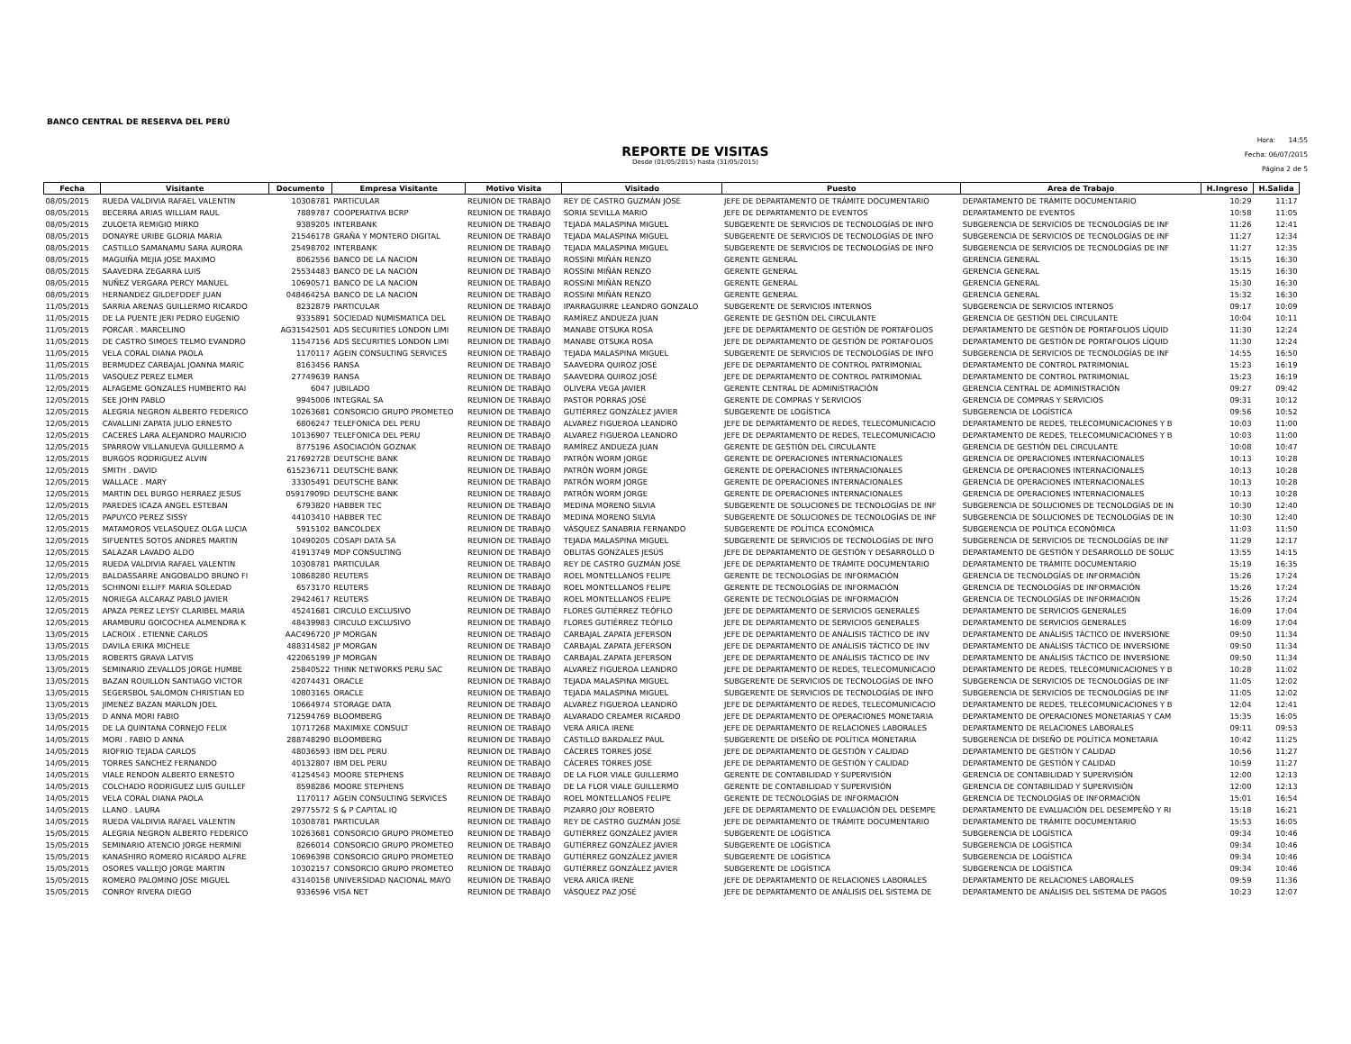BANCO CENTRAL DE RESERVA DEL PERÚ
REPORTE DE VISITAS
Desde (01/05/2015) hasta (31/05/2015)
Hora: 14:55
Fecha: 06/07/2015
Página 2 de 5
| Fecha | Visitante | Documento | Empresa Visitante | Motivo Visita | Visitado | Puesto | Area de Trabajo | H.Ingreso | H.Salida |
| --- | --- | --- | --- | --- | --- | --- | --- | --- | --- |
| 08/05/2015 | RUEDA VALDIVIA RAFAEL VALENTIN | 10308781 | PARTICULAR | REUNION DE TRABAJO | REY DE CASTRO GUZMÁN JOSÉ | JEFE DE DEPARTAMENTO DE TRÁMITE DOCUMENTARIO | DEPARTAMENTO DE TRÁMITE DOCUMENTARIO | 10:29 | 11:17 |
| 08/05/2015 | BECERRA ARIAS WILLIAM RAUL | 7889787 | COOPERATIVA BCRP | REUNION DE TRABAJO | SORIA SEVILLA MARIO | JEFE DE DEPARTAMENTO DE EVENTOS | DEPARTAMENTO DE EVENTOS | 10:58 | 11:05 |
| 08/05/2015 | ZULOETA REMIGIO MIRKO | 9389205 | INTERBANK | REUNION DE TRABAJO | TEJADA MALASPINA MIGUEL | SUBGERENTE DE SERVICIOS DE TECNOLOGÍAS DE INFO | SUBGERENCIA DE SERVICIOS DE TECNOLOGÍAS DE INF | 11:26 | 12:41 |
| 08/05/2015 | DONAYRE URIBE GLORIA MARIA | 21546178 | GRAÑA Y MONTERO DIGITAL | REUNION DE TRABAJO | TEJADA MALASPINA MIGUEL | SUBGERENTE DE SERVICIOS DE TECNOLOGÍAS DE INFO | SUBGERENCIA DE SERVICIOS DE TECNOLOGÍAS DE INF | 11:27 | 12:34 |
| 08/05/2015 | CASTILLO SAMANAMU SARA AURORA | 25498702 | INTERBANK | REUNION DE TRABAJO | TEJADA MALASPINA MIGUEL | SUBGERENTE DE SERVICIOS DE TECNOLOGÍAS DE INFO | SUBGERENCIA DE SERVICIOS DE TECNOLOGÍAS DE INF | 11:27 | 12:35 |
| 08/05/2015 | MAGUIÑA MEJIA JOSE MAXIMO | 8062556 | BANCO DE LA NACION | REUNION DE TRABAJO | ROSSINI MIÑÁN RENZO | GERENTE GENERAL | GERENCIA GENERAL | 15:15 | 16:30 |
| 08/05/2015 | SAAVEDRA ZEGARRA LUIS | 25534483 | BANCO DE LA NACION | REUNION DE TRABAJO | ROSSINI MIÑÁN RENZO | GERENTE GENERAL | GERENCIA GENERAL | 15:15 | 16:30 |
| 08/05/2015 | NUÑEZ VERGARA PERCY MANUEL | 10690571 | BANCO DE LA NACION | REUNION DE TRABAJO | ROSSINI MIÑÁN RENZO | GERENTE GENERAL | GERENCIA GENERAL | 15:30 | 16:30 |
| 08/05/2015 | HERNANDEZ GILDEFDDEF JUAN | 04846425A | BANCO DE LA NACION | REUNION DE TRABAJO | ROSSINI MIÑÁN RENZO | GERENTE GENERAL | GERENCIA GENERAL | 15:32 | 16:30 |
| 11/05/2015 | SARRIA ARENAS GUILLERMO RICARDO | 8232879 | PARTICULAR | REUNION DE TRABAJO | IPARRAGUIRRE LEANDRO GONZALO | SUBGERENTE DE SERVICIOS INTERNOS | SUBGERENCIA DE SERVICIOS INTERNOS | 09:17 | 10:09 |
| 11/05/2015 | DE LA PUENTE JERI PEDRO EUGENIO | 9335891 | SOCIEDAD NUMISMATICA DEL | REUNION DE TRABAJO | RAMÍREZ ANDUEZA JUAN | GERENTE DE GESTIÓN DEL CIRCULANTE | GERENCIA DE GESTIÓN DEL CIRCULANTE | 10:04 | 10:11 |
| 11/05/2015 | PORCAR . MARCELINO | AG31542501 | ADS SECURITIES LONDON LIMI | REUNION DE TRABAJO | MANABE OTSUKA ROSA | JEFE DE DEPARTAMENTO DE GESTIÓN DE PORTAFOLIOS | DEPARTAMENTO DE GESTIÓN DE PORTAFOLIOS LÍQUID | 11:30 | 12:24 |
| 11/05/2015 | DE CASTRO SIMOES TELMO EVANDRO | 11547156 | ADS SECURITIES LONDON LIMI | REUNION DE TRABAJO | MANABE OTSUKA ROSA | JEFE DE DEPARTAMENTO DE GESTIÓN DE PORTAFOLIOS | DEPARTAMENTO DE GESTIÓN DE PORTAFOLIOS LÍQUID | 11:30 | 12:24 |
| 11/05/2015 | VELA CORAL DIANA PAOLA | 1170117 | AGEIN CONSULTING SERVICES | REUNION DE TRABAJO | TEJADA MALASPINA MIGUEL | SUBGERENTE DE SERVICIOS DE TECNOLOGÍAS DE INFO | SUBGERENCIA DE SERVICIOS DE TECNOLOGÍAS DE INF | 14:55 | 16:50 |
| 11/05/2015 | BERMUDEZ CARBAJAL JOANNA MARIC | 8163456 | RANSA | REUNION DE TRABAJO | SAAVEDRA QUIROZ JOSÉ | JEFE DE DEPARTAMENTO DE CONTROL PATRIMONIAL | DEPARTAMENTO DE CONTROL PATRIMONIAL | 15:23 | 16:19 |
| 11/05/2015 | VASQUEZ PEREZ ELMER | 27749639 | RANSA | REUNION DE TRABAJO | SAAVEDRA QUIROZ JOSÉ | JEFE DE DEPARTAMENTO DE CONTROL PATRIMONIAL | DEPARTAMENTO DE CONTROL PATRIMONIAL | 15:23 | 16:19 |
| 12/05/2015 | ALFAGEME GONZALES HUMBERTO RAI | 6047 | JUBILADO | REUNION DE TRABAJO | OLIVERA VEGA JAVIER | GERENTE CENTRAL DE ADMINISTRACIÓN | GERENCIA CENTRAL DE ADMINISTRACIÓN | 09:27 | 09:42 |
| 12/05/2015 | SEE JOHN PABLO | 9945006 | INTEGRAL SA | REUNION DE TRABAJO | PASTOR PORRAS JOSÉ | GERENTE DE COMPRAS Y SERVICIOS | GERENCIA DE COMPRAS Y SERVICIOS | 09:31 | 10:12 |
| 12/05/2015 | ALEGRIA NEGRON ALBERTO FEDERICO | 10263681 | CONSORCIO GRUPO PROMETEO | REUNION DE TRABAJO | GUTIÉRREZ GONZÁLEZ JAVIER | SUBGERENTE DE LOGÍSTICA | SUBGERENCIA DE LOGÍSTICA | 09:56 | 10:52 |
| 12/05/2015 | CAVALLINI ZAPATA JULIO ERNESTO | 6806247 | TELEFONICA DEL PERU | REUNION DE TRABAJO | ALVAREZ FIGUEROA LEANDRO | JEFE DE DEPARTAMENTO DE REDES, TELECOMUNICACIO | DEPARTAMENTO DE REDES, TELECOMUNICACIONES Y B | 10:03 | 11:00 |
| 12/05/2015 | CACERES LARA ALEJANDRO MAURICIO | 10136907 | TELEFONICA DEL PERU | REUNION DE TRABAJO | ALVAREZ FIGUEROA LEANDRO | JEFE DE DEPARTAMENTO DE REDES, TELECOMUNICACIO | DEPARTAMENTO DE REDES, TELECOMUNICACIONES Y B | 10:03 | 11:00 |
| 12/05/2015 | SPARROW VILLANUEVA GUILLERMO A | 8775196 | ASOCIACIÓN GOZNAK | REUNION DE TRABAJO | RAMÍREZ ANDUEZA JUAN | GERENTE DE GESTIÓN DEL CIRCULANTE | GERENCIA DE GESTIÓN DEL CIRCULANTE | 10:08 | 10:47 |
| 12/05/2015 | BURGOS RODRIGUEZ ALVIN | 217692728 | DEUTSCHE BANK | REUNION DE TRABAJO | PATRÓN WORM JORGE | GERENTE DE OPERACIONES INTERNACIONALES | GERENCIA DE OPERACIONES INTERNACIONALES | 10:13 | 10:28 |
| 12/05/2015 | SMITH . DAVID | 615236711 | DEUTSCHE BANK | REUNION DE TRABAJO | PATRÓN WORM JORGE | GERENTE DE OPERACIONES INTERNACIONALES | GERENCIA DE OPERACIONES INTERNACIONALES | 10:13 | 10:28 |
| 12/05/2015 | WALLACE . MARY | 33305491 | DEUTSCHE BANK | REUNION DE TRABAJO | PATRÓN WORM JORGE | GERENTE DE OPERACIONES INTERNACIONALES | GERENCIA DE OPERACIONES INTERNACIONALES | 10:13 | 10:28 |
| 12/05/2015 | MARTIN DEL BURGO HERRAEZ JESUS | 05917909D | DEUTSCHE BANK | REUNION DE TRABAJO | PATRÓN WORM JORGE | GERENTE DE OPERACIONES INTERNACIONALES | GERENCIA DE OPERACIONES INTERNACIONALES | 10:13 | 10:28 |
| 12/05/2015 | PAREDES ICAZA ANGEL ESTEBAN | 6793820 | HABBER TEC | REUNION DE TRABAJO | MEDINA MORENO SILVIA | SUBGERENTE DE SOLUCIONES DE TECNOLOGÍAS DE INF | SUBGERENCIA DE SOLUCIONES DE TECNOLOGÍAS DE IN | 10:30 | 12:40 |
| 12/05/2015 | PAPUYCO PEREZ SISSY | 44103410 | HABBER TEC | REUNION DE TRABAJO | MEDINA MORENO SILVIA | SUBGERENTE DE SOLUCIONES DE TECNOLOGÍAS DE INF | SUBGERENCIA DE SOLUCIONES DE TECNOLOGÍAS DE IN | 10:30 | 12:40 |
| 12/05/2015 | MATAMOROS VELASQUEZ OLGA LUCIA | 5915102 | BANCOLDEX | REUNION DE TRABAJO | VÁSQUEZ SANABRIA FERNANDO | SUBGERENTE DE POLÍTICA ECONÓMICA | SUBGERENCIA DE POLÍTICA ECONÓMICA | 11:03 | 11:50 |
| 12/05/2015 | SIFUENTES SOTOS ANDRES MARTIN | 10490205 | COSAPI DATA SA | REUNION DE TRABAJO | TEJADA MALASPINA MIGUEL | SUBGERENTE DE SERVICIOS DE TECNOLOGÍAS DE INFO | SUBGERENCIA DE SERVICIOS DE TECNOLOGÍAS DE INF | 11:29 | 12:17 |
| 12/05/2015 | SALAZAR LAVADO ALDO | 41913749 | MDP CONSULTING | REUNION DE TRABAJO | OBLITAS GONZALES JESÚS | JEFE DE DEPARTAMENTO DE GESTIÓN Y DESARROLLO D | DEPARTAMENTO DE GESTIÓN Y DESARROLLO DE SOLUC | 13:55 | 14:15 |
| 12/05/2015 | RUEDA VALDIVIA RAFAEL VALENTIN | 10308781 | PARTICULAR | REUNION DE TRABAJO | REY DE CASTRO GUZMÁN JOSÉ | JEFE DE DEPARTAMENTO DE TRÁMITE DOCUMENTARIO | DEPARTAMENTO DE TRÁMITE DOCUMENTARIO | 15:19 | 16:35 |
| 12/05/2015 | BALDASSARRE ANGOBALDO BRUNO FI | 10868280 | REUTERS | REUNION DE TRABAJO | ROEL MONTELLANOS FELIPE | GERENTE DE TECNOLOGÍAS DE INFORMACIÓN | GERENCIA DE TECNOLOGÍAS DE INFORMACIÓN | 15:26 | 17:24 |
| 12/05/2015 | SCHINONI ELLIFF MARIA SOLEDAD | 6573170 | REUTERS | REUNION DE TRABAJO | ROEL MONTELLANOS FELIPE | GERENTE DE TECNOLOGÍAS DE INFORMACIÓN | GERENCIA DE TECNOLOGÍAS DE INFORMACIÓN | 15:26 | 17:24 |
| 12/05/2015 | NORIEGA ALCARAZ PABLO JAVIER | 29424617 | REUTERS | REUNION DE TRABAJO | ROEL MONTELLANOS FELIPE | GERENTE DE TECNOLOGÍAS DE INFORMACIÓN | GERENCIA DE TECNOLOGÍAS DE INFORMACIÓN | 15:26 | 17:24 |
| 12/05/2015 | APAZA PEREZ LEYSY CLARIBEL MARIA | 45241681 | CIRCULO EXCLUSIVO | REUNION DE TRABAJO | FLORES GUTIÉRREZ TEÓFILO | JEFE DE DEPARTAMENTO DE SERVICIOS GENERALES | DEPARTAMENTO DE SERVICIOS GENERALES | 16:09 | 17:04 |
| 12/05/2015 | ARAMBURU GOICOCHEA ALMENDRA K | 48439983 | CIRCULO EXCLUSIVO | REUNION DE TRABAJO | FLORES GUTIÉRREZ TEÓFILO | JEFE DE DEPARTAMENTO DE SERVICIOS GENERALES | DEPARTAMENTO DE SERVICIOS GENERALES | 16:09 | 17:04 |
| 13/05/2015 | LACROIX . ETIENNE CARLOS | AAC496720 | JP MORGAN | REUNION DE TRABAJO | CARBAJAL ZAPATA JEFERSON | JEFE DE DEPARTAMENTO DE ANÁLISIS TÁCTICO DE INV | DEPARTAMENTO DE ANÁLISIS TÁCTICO DE INVERSIONE | 09:50 | 11:34 |
| 13/05/2015 | DAVILA ERIKA MICHELE | 488314582 | JP MORGAN | REUNION DE TRABAJO | CARBAJAL ZAPATA JEFERSON | JEFE DE DEPARTAMENTO DE ANÁLISIS TÁCTICO DE INV | DEPARTAMENTO DE ANÁLISIS TÁCTICO DE INVERSIONE | 09:50 | 11:34 |
| 13/05/2015 | ROBERTS GRAVA LATVIS | 422065199 | JP MORGAN | REUNION DE TRABAJO | CARBAJAL ZAPATA JEFERSON | JEFE DE DEPARTAMENTO DE ANÁLISIS TÁCTICO DE INV | DEPARTAMENTO DE ANÁLISIS TÁCTICO DE INVERSIONE | 09:50 | 11:34 |
| 13/05/2015 | SEMINARIO ZEVALLOS JORGE HUMBE | 25840522 | THINK NETWORKS PERU SAC | REUNION DE TRABAJO | ALVAREZ FIGUEROA LEANDRO | JEFE DE DEPARTAMENTO DE REDES, TELECOMUNICACIO | DEPARTAMENTO DE REDES, TELECOMUNICACIONES Y B | 10:28 | 11:02 |
| 13/05/2015 | BAZAN ROUILLON SANTIAGO VICTOR | 42074431 | ORACLE | REUNION DE TRABAJO | TEJADA MALASPINA MIGUEL | SUBGERENTE DE SERVICIOS DE TECNOLOGÍAS DE INFO | SUBGERENCIA DE SERVICIOS DE TECNOLOGÍAS DE INF | 11:05 | 12:02 |
| 13/05/2015 | SEGERSBOL SALOMON CHRISTIAN ED | 10803165 | ORACLE | REUNION DE TRABAJO | TEJADA MALASPINA MIGUEL | SUBGERENTE DE SERVICIOS DE TECNOLOGÍAS DE INFO | SUBGERENCIA DE SERVICIOS DE TECNOLOGÍAS DE INF | 11:05 | 12:02 |
| 13/05/2015 | JIMENEZ BAZAN MARLON JOEL | 10664974 | STORAGE DATA | REUNION DE TRABAJO | ALVAREZ FIGUEROA LEANDRO | JEFE DE DEPARTAMENTO DE REDES, TELECOMUNICACIO | DEPARTAMENTO DE REDES, TELECOMUNICACIONES Y B | 12:04 | 12:41 |
| 13/05/2015 | D ANNA MORI FABIO | 712594769 | BLOOMBERG | REUNION DE TRABAJO | ALVARADO CREAMER RICARDO | JEFE DE DEPARTAMENTO DE OPERACIONES MONETARIA | DEPARTAMENTO DE OPERACIONES MONETARIAS Y CAM | 15:35 | 16:05 |
| 14/05/2015 | DE LA QUINTANA CORNEJO FELIX | 10717268 | MAXIMIXE CONSULT | REUNION DE TRABAJO | VERA ARICA IRENE | JEFE DE DEPARTAMENTO DE RELACIONES LABORALES | DEPARTAMENTO DE RELACIONES LABORALES | 09:11 | 09:53 |
| 14/05/2015 | MORI . FABIO D ANNA | 288748290 | BLOOMBERG | REUNION DE TRABAJO | CASTILLO BARDALEZ PAUL | SUBGERENTE DE DISEÑO DE POLÍTICA MONETARIA | SUBGERENCIA DE DISEÑO DE POLÍTICA MONETARIA | 10:42 | 11:25 |
| 14/05/2015 | RIOFRIO TEJADA CARLOS | 48036593 | IBM DEL PERU | REUNION DE TRABAJO | CÁCERES TORRES JOSÉ | JEFE DE DEPARTAMENTO DE GESTIÓN Y CALIDAD | DEPARTAMENTO DE GESTIÓN Y CALIDAD | 10:56 | 11:27 |
| 14/05/2015 | TORRES SANCHEZ FERNANDO | 40132807 | IBM DEL PERU | REUNION DE TRABAJO | CÁCERES TORRES JOSÉ | JEFE DE DEPARTAMENTO DE GESTIÓN Y CALIDAD | DEPARTAMENTO DE GESTIÓN Y CALIDAD | 10:59 | 11:27 |
| 14/05/2015 | VIALE RENDON ALBERTO ERNESTO | 41254543 | MOORE STEPHENS | REUNION DE TRABAJO | DE LA FLOR VIALE GUILLERMO | GERENTE DE CONTABILIDAD Y SUPERVISIÓN | GERENCIA DE CONTABILIDAD Y SUPERVISIÓN | 12:00 | 12:13 |
| 14/05/2015 | COLCHADO RODRIGUEZ LUIS GUILLEF | 8598286 | MOORE STEPHENS | REUNION DE TRABAJO | DE LA FLOR VIALE GUILLERMO | GERENTE DE CONTABILIDAD Y SUPERVISIÓN | GERENCIA DE CONTABILIDAD Y SUPERVISIÓN | 12:00 | 12:13 |
| 14/05/2015 | VELA CORAL DIANA PAOLA | 1170117 | AGEIN CONSULTING SERVICES | REUNION DE TRABAJO | ROEL MONTELLANOS FELIPE | GERENTE DE TECNOLOGÍAS DE INFORMACIÓN | GERENCIA DE TECNOLOGÍAS DE INFORMACIÓN | 15:01 | 16:54 |
| 14/05/2015 | LLANO . LAURA | 29775572 | S & P CAPITAL IQ | REUNION DE TRABAJO | PIZARRO JOLY ROBERTO | JEFE DE DEPARTAMENTO DE EVALUACIÓN DEL DESEMPE | DEPARTAMENTO DE EVALUACIÓN DEL DESEMPEÑO Y RI | 15:18 | 16:21 |
| 14/05/2015 | RUEDA VALDIVIA RAFAEL VALENTIN | 10308781 | PARTICULAR | REUNION DE TRABAJO | REY DE CASTRO GUZMÁN JOSÉ | JEFE DE DEPARTAMENTO DE TRÁMITE DOCUMENTARIO | DEPARTAMENTO DE TRÁMITE DOCUMENTARIO | 15:53 | 16:05 |
| 15/05/2015 | ALEGRIA NEGRON ALBERTO FEDERICO | 10263681 | CONSORCIO GRUPO PROMETEO | REUNION DE TRABAJO | GUTIÉRREZ GONZÁLEZ JAVIER | SUBGERENTE DE LOGÍSTICA | SUBGERENCIA DE LOGÍSTICA | 09:34 | 10:46 |
| 15/05/2015 | SEMINARIO ATENCIO JORGE HERMINI | 8266014 | CONSORCIO GRUPO PROMETEO | REUNION DE TRABAJO | GUTIÉRREZ GONZÁLEZ JAVIER | SUBGERENTE DE LOGÍSTICA | SUBGERENCIA DE LOGÍSTICA | 09:34 | 10:46 |
| 15/05/2015 | KANASHIRO ROMERO RICARDO ALFRE | 10696398 | CONSORCIO GRUPO PROMETEO | REUNION DE TRABAJO | GUTIÉRREZ GONZÁLEZ JAVIER | SUBGERENTE DE LOGÍSTICA | SUBGERENCIA DE LOGÍSTICA | 09:34 | 10:46 |
| 15/05/2015 | OSORES VALLEJO JORGE MARTIN | 10302157 | CONSORCIO GRUPO PROMETEO | REUNION DE TRABAJO | GUTIÉRREZ GONZÁLEZ JAVIER | SUBGERENTE DE LOGÍSTICA | SUBGERENCIA DE LOGÍSTICA | 09:34 | 10:46 |
| 15/05/2015 | ROMERO PALOMINO JOSE MIGUEL | 43140158 | UNIVERSIDAD NACIONAL MAYO | REUNION DE TRABAJO | VERA ARICA IRENE | JEFE DE DEPARTAMENTO DE RELACIONES LABORALES | DEPARTAMENTO DE RELACIONES LABORALES | 09:59 | 11:36 |
| 15/05/2015 | CONROY RIVERA DIEGO | 9336596 | VISA NET | REUNION DE TRABAJO | VÁSQUEZ PAZ JOSÉ | JEFE DE DEPARTAMENTO DE ANÁLISIS DEL SISTEMA DE | DEPARTAMENTO DE ANÁLISIS DEL SISTEMA DE PAGOS | 10:23 | 12:07 |